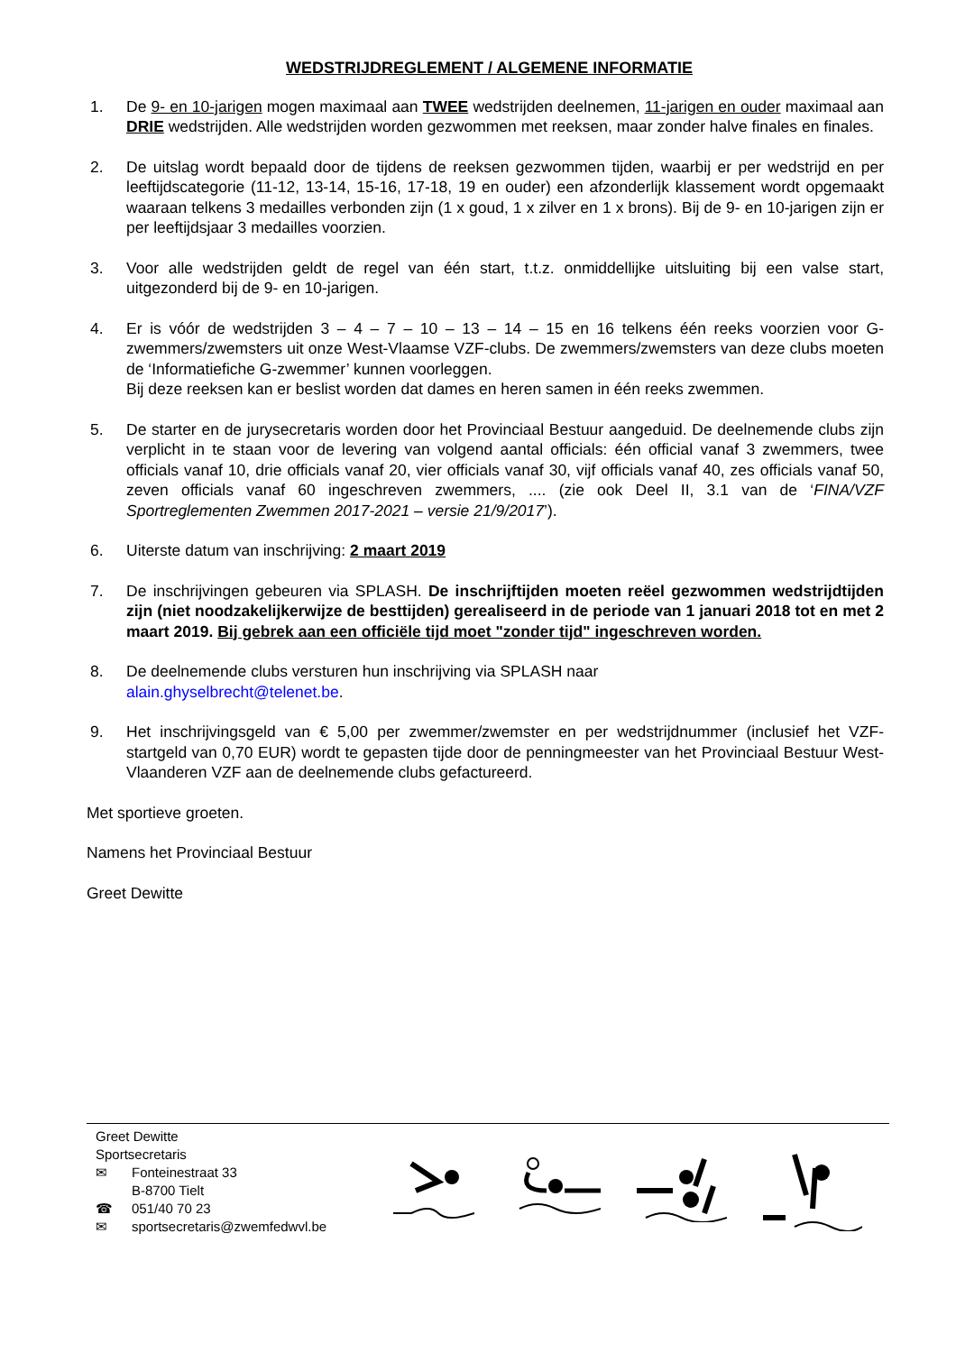WEDSTRIJDREGLEMENT / ALGEMENE INFORMATIE
1. De 9- en 10-jarigen mogen maximaal aan TWEE wedstrijden deelnemen, 11-jarigen en ouder maximaal aan DRIE wedstrijden. Alle wedstrijden worden gezwommen met reeksen, maar zonder halve finales en finales.
2. De uitslag wordt bepaald door de tijdens de reeksen gezwommen tijden, waarbij er per wedstrijd en per leeftijdscategorie (11-12, 13-14, 15-16, 17-18, 19 en ouder) een afzonderlijk klassement wordt opgemaakt waaraan telkens 3 medailles verbonden zijn (1 x goud, 1 x zilver en 1 x brons). Bij de 9- en 10-jarigen zijn er per leeftijdsjaar 3 medailles voorzien.
3. Voor alle wedstrijden geldt de regel van één start, t.t.z. onmiddellijke uitsluiting bij een valse start, uitgezonderd bij de 9- en 10-jarigen.
4. Er is vóór de wedstrijden 3 – 4 – 7 – 10 – 13 – 14 – 15 en 16 telkens één reeks voorzien voor G-zwemmers/zwemsters uit onze West-Vlaamse VZF-clubs. De zwemmers/zwemsters van deze clubs moeten de ‘Informatiefiche G-zwemmer’ kunnen voorleggen.
Bij deze reeksen kan er beslist worden dat dames en heren samen in één reeks zwemmen.
5. De starter en de jurysecretaris worden door het Provinciaal Bestuur aangeduid. De deelnemende clubs zijn verplicht in te staan voor de levering van volgend aantal officials: één official vanaf 3 zwemmers, twee officials vanaf 10, drie officials vanaf 20, vier officials vanaf 30, vijf officials vanaf 40, zes officials vanaf 50, zeven officials vanaf 60 ingeschreven zwemmers, .... (zie ook Deel II, 3.1 van de ‘FINA/VZF Sportreglementen Zwemmen 2017-2021 – versie 21/9/2017’).
6. Uiterste datum van inschrijving: 2 maart 2019
7. De inschrijvingen gebeuren via SPLASH. De inschrijftijden moeten reëel gezwommen wedstrijdtijden zijn (niet noodzakelijkerwijze de besttijden) gerealiseerd in de periode van 1 januari 2018 tot en met 2 maart 2019. Bij gebrek aan een officiële tijd moet "zonder tijd" ingeschreven worden.
8. De deelnemende clubs versturen hun inschrijving via SPLASH naar
alain.ghyselbrecht@telenet.be.
9. Het inschrijvingsgeld van € 5,00 per zwemmer/zwemster en per wedstrijdnummer (inclusief het VZF-startgeld van 0,70 EUR) wordt te gepasten tijde door de penningmeester van het Provinciaal Bestuur West-Vlaanderen VZF aan de deelnemende clubs gefactureerd.
Met sportieve groeten.
Namens het Provinciaal Bestuur
Greet Dewitte
Greet Dewitte
Sportsecretaris
✉ Fonteinestraat 33
B-8700 Tielt
☎ 051/40 70 23
✉ sportsecretaris@zwemfedwvl.be